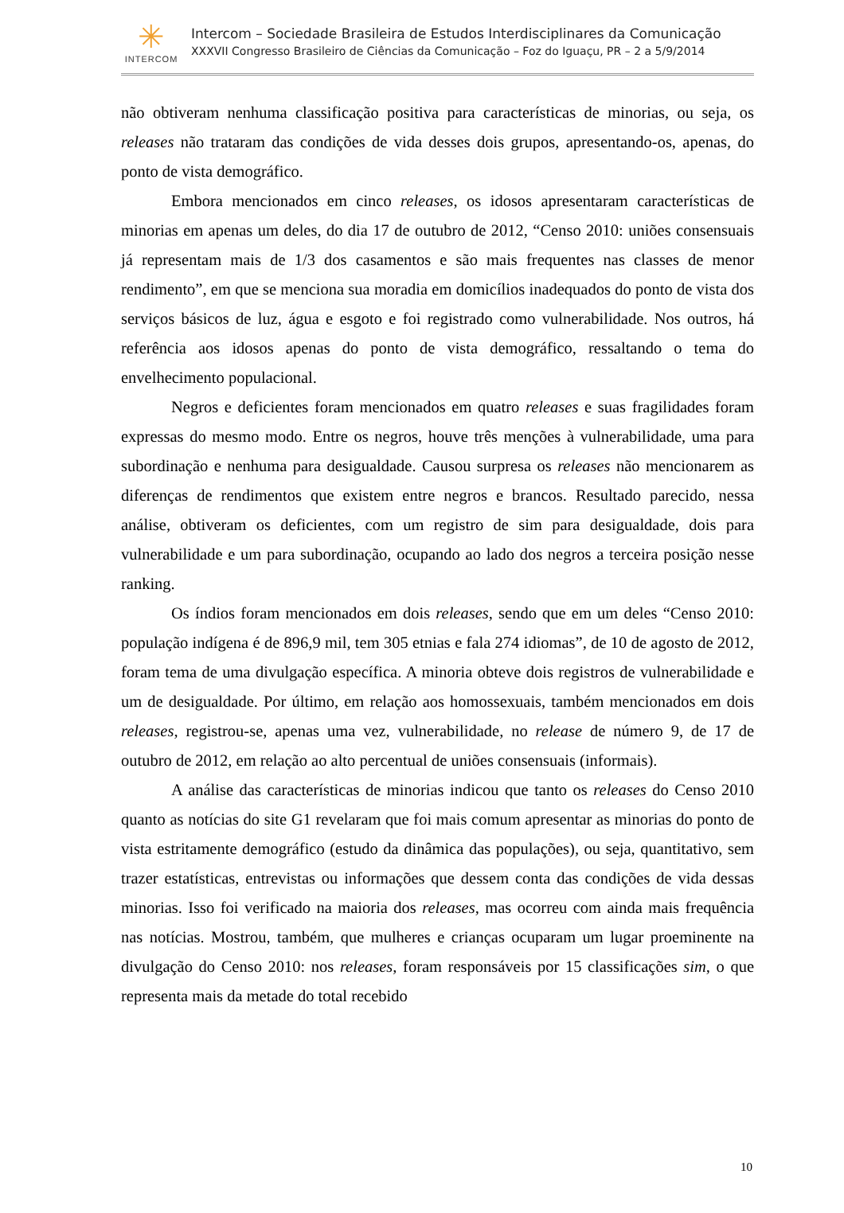✳
INTERCOM
Intercom – Sociedade Brasileira de Estudos Interdisciplinares da Comunicação
XXXVII Congresso Brasileiro de Ciências da Comunicação – Foz do Iguaçu, PR – 2 a 5/9/2014
não obtiveram nenhuma classificação positiva para características de minorias, ou seja, os releases não trataram das condições de vida desses dois grupos, apresentando-os, apenas, do ponto de vista demográfico.
Embora mencionados em cinco releases, os idosos apresentaram características de minorias em apenas um deles, do dia 17 de outubro de 2012, “Censo 2010: uniões consensuais já representam mais de 1/3 dos casamentos e são mais frequentes nas classes de menor rendimento”, em que se menciona sua moradia em domicílios inadequados do ponto de vista dos serviços básicos de luz, água e esgoto e foi registrado como vulnerabilidade. Nos outros, há referência aos idosos apenas do ponto de vista demográfico, ressaltando o tema do envelhecimento populacional.
Negros e deficientes foram mencionados em quatro releases e suas fragilidades foram expressas do mesmo modo. Entre os negros, houve três menções à vulnerabilidade, uma para subordinação e nenhuma para desigualdade. Causou surpresa os releases não mencionarem as diferenças de rendimentos que existem entre negros e brancos. Resultado parecido, nessa análise, obtiveram os deficientes, com um registro de sim para desigualdade, dois para vulnerabilidade e um para subordinação, ocupando ao lado dos negros a terceira posição nesse ranking.
Os índios foram mencionados em dois releases, sendo que em um deles “Censo 2010: população indígena é de 896,9 mil, tem 305 etnias e fala 274 idiomas”, de 10 de agosto de 2012, foram tema de uma divulgação específica. A minoria obteve dois registros de vulnerabilidade e um de desigualdade. Por último, em relação aos homossexuais, também mencionados em dois releases, registrou-se, apenas uma vez, vulnerabilidade, no release de número 9, de 17 de outubro de 2012, em relação ao alto percentual de uniões consensuais (informais).
A análise das características de minorias indicou que tanto os releases do Censo 2010 quanto as notícias do site G1 revelaram que foi mais comum apresentar as minorias do ponto de vista estritamente demográfico (estudo da dinâmica das populações), ou seja, quantitativo, sem trazer estatísticas, entrevistas ou informações que dessem conta das condições de vida dessas minorias. Isso foi verificado na maioria dos releases, mas ocorreu com ainda mais frequência nas notícias. Mostrou, também, que mulheres e crianças ocuparam um lugar proeminente na divulgação do Censo 2010: nos releases, foram responsáveis por 15 classificações sim, o que representa mais da metade do total recebido
10